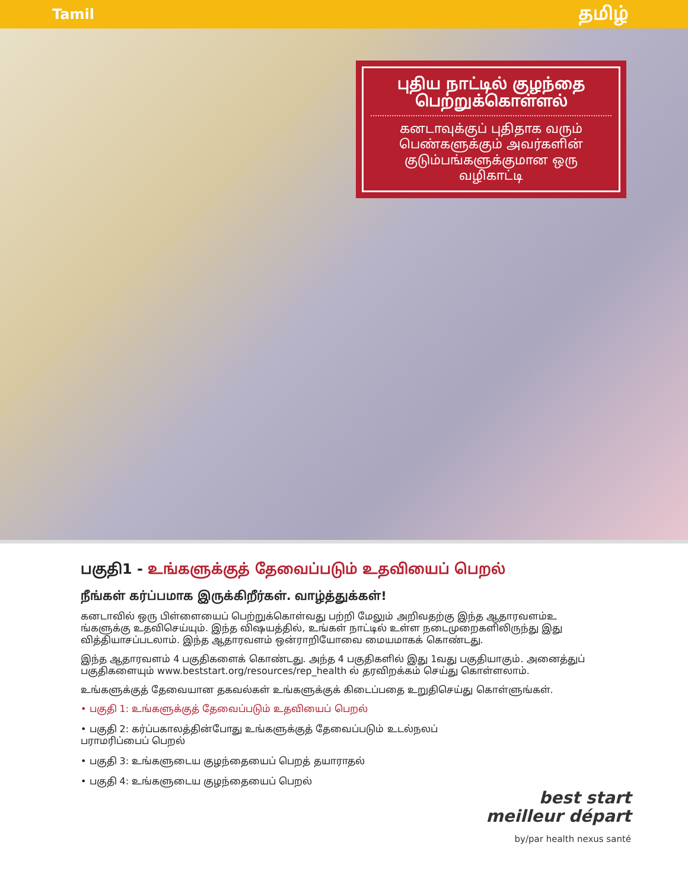Tamil தமிழ்
புதிய நாட்டில் குழந்தை பெற்றுக்கொள்ளல்
கனடாவுக்குப் புதிதாக வரும் பெண்களுக்கும் அவர்களின் குடும்பங்களுக்குமான ஒரு வழிகாட்டி
பகுதி1 - உங்களுக்குத் தேவைப்படும் உதவியைப் பெறல்
நீங்கள் கர்ப்பமாக இருக்கிறீர்கள். வாழ்த்துக்கள்!
கனடாவில் ஒரு பிள்ளையைப் பெற்றுக்கொள்வது பற்றி மேலும் அறிவதற்கு இந்த ஆதாரவளம்உ ங்களுக்கு உதவிசெய்யும். இந்த விஷயத்தில், உங்கள் நாட்டில் உள்ள நடைமுறைகளிலிருந்து இது வித்தியாசப்படலாம். இந்த ஆதாரவளம் ஒன்ராறியோவை மையமாகக் கொண்டது.
இந்த ஆதாரவளம் 4 பகுதிகளைக் கொண்டது. அந்த 4 பகுதிகளில் இது 1வது பகுதியாகும். அனைத்துப் பகுதிகளையும் www.beststart.org/resources/rep_health ல் தரவிறக்கம் செய்து கொள்ளலாம்.
உங்களுக்குத் தேவையான தகவல்கள் உங்களுக்குக் கிடைப்பதை உறுதிசெய்து கொள்ளுங்கள்.
• பகுதி 1: உங்களுக்குத் தேவைப்படும் உதவியைப் பெறல்
• பகுதி 2: கர்ப்பகாலத்தின்போது உங்களுக்குத் தேவைப்படும் உடல்நலப் பராமரிப்பைப் பெறல்
• பகுதி 3: உங்களுடைய குழந்தையைப் பெறத் தயாராதல்
• பகுதி 4: உங்களுடைய குழந்தையைப் பெறல்
best start
meilleur départ
by/par health nexus santé